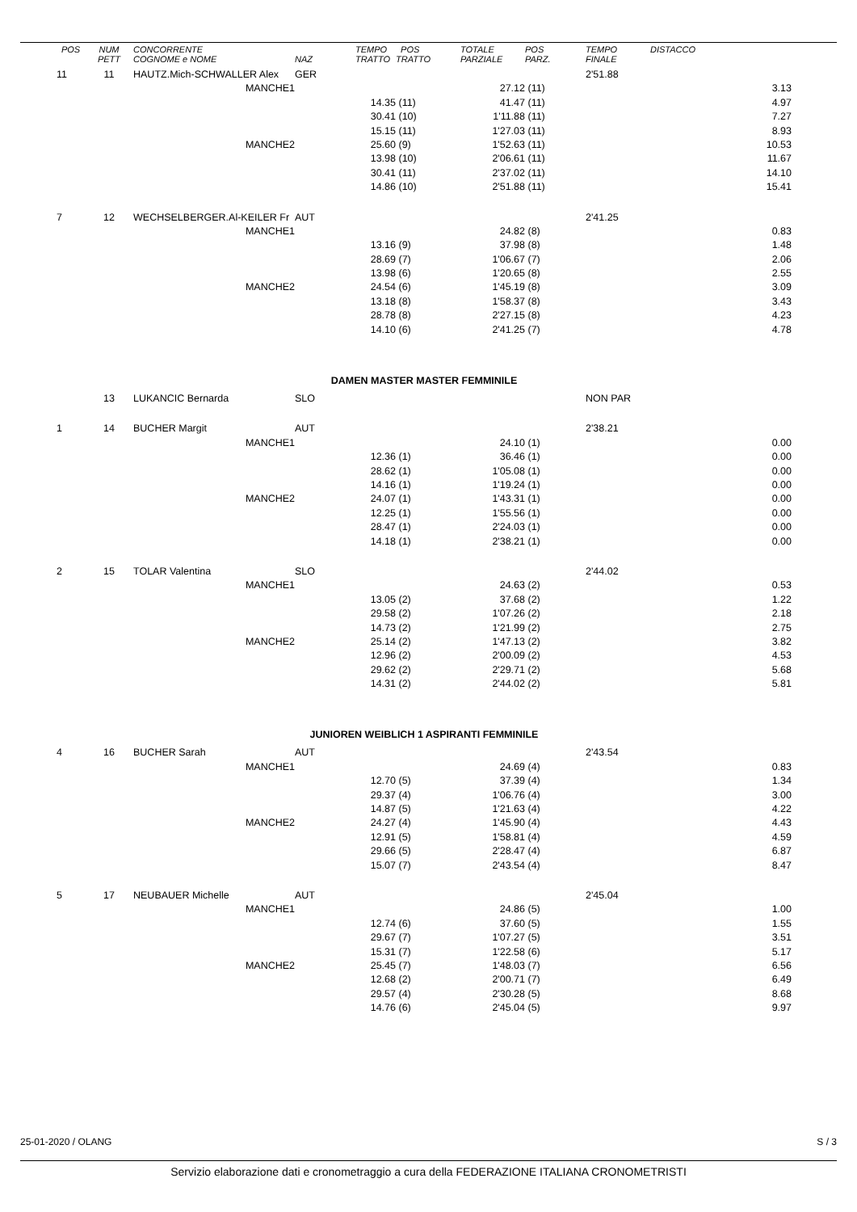| POS | NUM PETT | CONCORRENTE COGNOME e NOME | NAZ | TEMPO TRATTO | POS TRATTO | TOTALE PARZIALE | POS PARZ. | TEMPO FINALE | DISTACCO |
| --- | --- | --- | --- | --- | --- | --- | --- | --- | --- |
| 11 | 11 | HAUTZ.Mich-SCHWALLER Alex | GER | | | | | 2'51.88 | |
| | | MANCHE1 | | | | 27.12 | (11) | | 3.13 |
| | | | | 14.35 | (11) | 41.47 | (11) | | 4.97 |
| | | | | 30.41 | (10) | 1'11.88 | (11) | | 7.27 |
| | | | | 15.15 | (11) | 1'27.03 | (11) | | 8.93 |
| | | MANCHE2 | | 25.60 | (9) | 1'52.63 | (11) | | 10.53 |
| | | | | 13.98 | (10) | 2'06.61 | (11) | | 11.67 |
| | | | | 30.41 | (11) | 2'37.02 | (11) | | 14.10 |
| | | | | 14.86 | (10) | 2'51.88 | (11) | | 15.41 |
| 7 | 12 | WECHSELBERGER.Al-KEILER Fr | AUT | | | | | 2'41.25 | |
| | | MANCHE1 | | | | 24.82 | (8) | | 0.83 |
| | | | | 13.16 | (9) | 37.98 | (8) | | 1.48 |
| | | | | 28.69 | (7) | 1'06.67 | (7) | | 2.06 |
| | | | | 13.98 | (6) | 1'20.65 | (8) | | 2.55 |
| | | MANCHE2 | | 24.54 | (6) | 1'45.19 | (8) | | 3.09 |
| | | | | 13.18 | (8) | 1'58.37 | (8) | | 3.43 |
| | | | | 28.78 | (8) | 2'27.15 | (8) | | 4.23 |
| | | | | 14.10 | (6) | 2'41.25 | (7) | | 4.78 |
| DAMEN MASTER MASTER FEMMINILE | | | | | | | | | |
| | 13 | LUKANCIC Bernarda | SLO | | | | | NON PAR | |
| 1 | 14 | BUCHER Margit | AUT | | | | | 2'38.21 | |
| | | MANCHE1 | | | | 24.10 | (1) | | 0.00 |
| | | | | 12.36 | (1) | 36.46 | (1) | | 0.00 |
| | | | | 28.62 | (1) | 1'05.08 | (1) | | 0.00 |
| | | | | 14.16 | (1) | 1'19.24 | (1) | | 0.00 |
| | | MANCHE2 | | 24.07 | (1) | 1'43.31 | (1) | | 0.00 |
| | | | | 12.25 | (1) | 1'55.56 | (1) | | 0.00 |
| | | | | 28.47 | (1) | 2'24.03 | (1) | | 0.00 |
| | | | | 14.18 | (1) | 2'38.21 | (1) | | 0.00 |
| 2 | 15 | TOLAR Valentina | SLO | | | | | 2'44.02 | |
| | | MANCHE1 | | | | 24.63 | (2) | | 0.53 |
| | | | | 13.05 | (2) | 37.68 | (2) | | 1.22 |
| | | | | 29.58 | (2) | 1'07.26 | (2) | | 2.18 |
| | | | | 14.73 | (2) | 1'21.99 | (2) | | 2.75 |
| | | MANCHE2 | | 25.14 | (2) | 1'47.13 | (2) | | 3.82 |
| | | | | 12.96 | (2) | 2'00.09 | (2) | | 4.53 |
| | | | | 29.62 | (2) | 2'29.71 | (2) | | 5.68 |
| | | | | 14.31 | (2) | 2'44.02 | (2) | | 5.81 |
| JUNIOREN WEIBLICH 1 ASPIRANTI FEMMINILE | | | | | | | | | |
| 4 | 16 | BUCHER Sarah | AUT | | | | | 2'43.54 | |
| | | MANCHE1 | | | | 24.69 | (4) | | 0.83 |
| | | | | 12.70 | (5) | 37.39 | (4) | | 1.34 |
| | | | | 29.37 | (4) | 1'06.76 | (4) | | 3.00 |
| | | | | 14.87 | (5) | 1'21.63 | (4) | | 4.22 |
| | | MANCHE2 | | 24.27 | (4) | 1'45.90 | (4) | | 4.43 |
| | | | | 12.91 | (5) | 1'58.81 | (4) | | 4.59 |
| | | | | 29.66 | (5) | 2'28.47 | (4) | | 6.87 |
| | | | | 15.07 | (7) | 2'43.54 | (4) | | 8.47 |
| 5 | 17 | NEUBAUER Michelle | AUT | | | | | 2'45.04 | |
| | | MANCHE1 | | | | 24.86 | (5) | | 1.00 |
| | | | | 12.74 | (6) | 37.60 | (5) | | 1.55 |
| | | | | 29.67 | (7) | 1'07.27 | (5) | | 3.51 |
| | | | | 15.31 | (7) | 1'22.58 | (6) | | 5.17 |
| | | MANCHE2 | | 25.45 | (7) | 1'48.03 | (7) | | 6.56 |
| | | | | 12.68 | (2) | 2'00.71 | (7) | | 6.49 |
| | | | | 29.57 | (4) | 2'30.28 | (5) | | 8.68 |
| | | | | 14.76 | (6) | 2'45.04 | (5) | | 9.97 |
25-01-2020 / OLANG S / 3
Servizio elaborazione dati e cronometraggio a cura della FEDERAZIONE ITALIANA CRONOMETRISTI